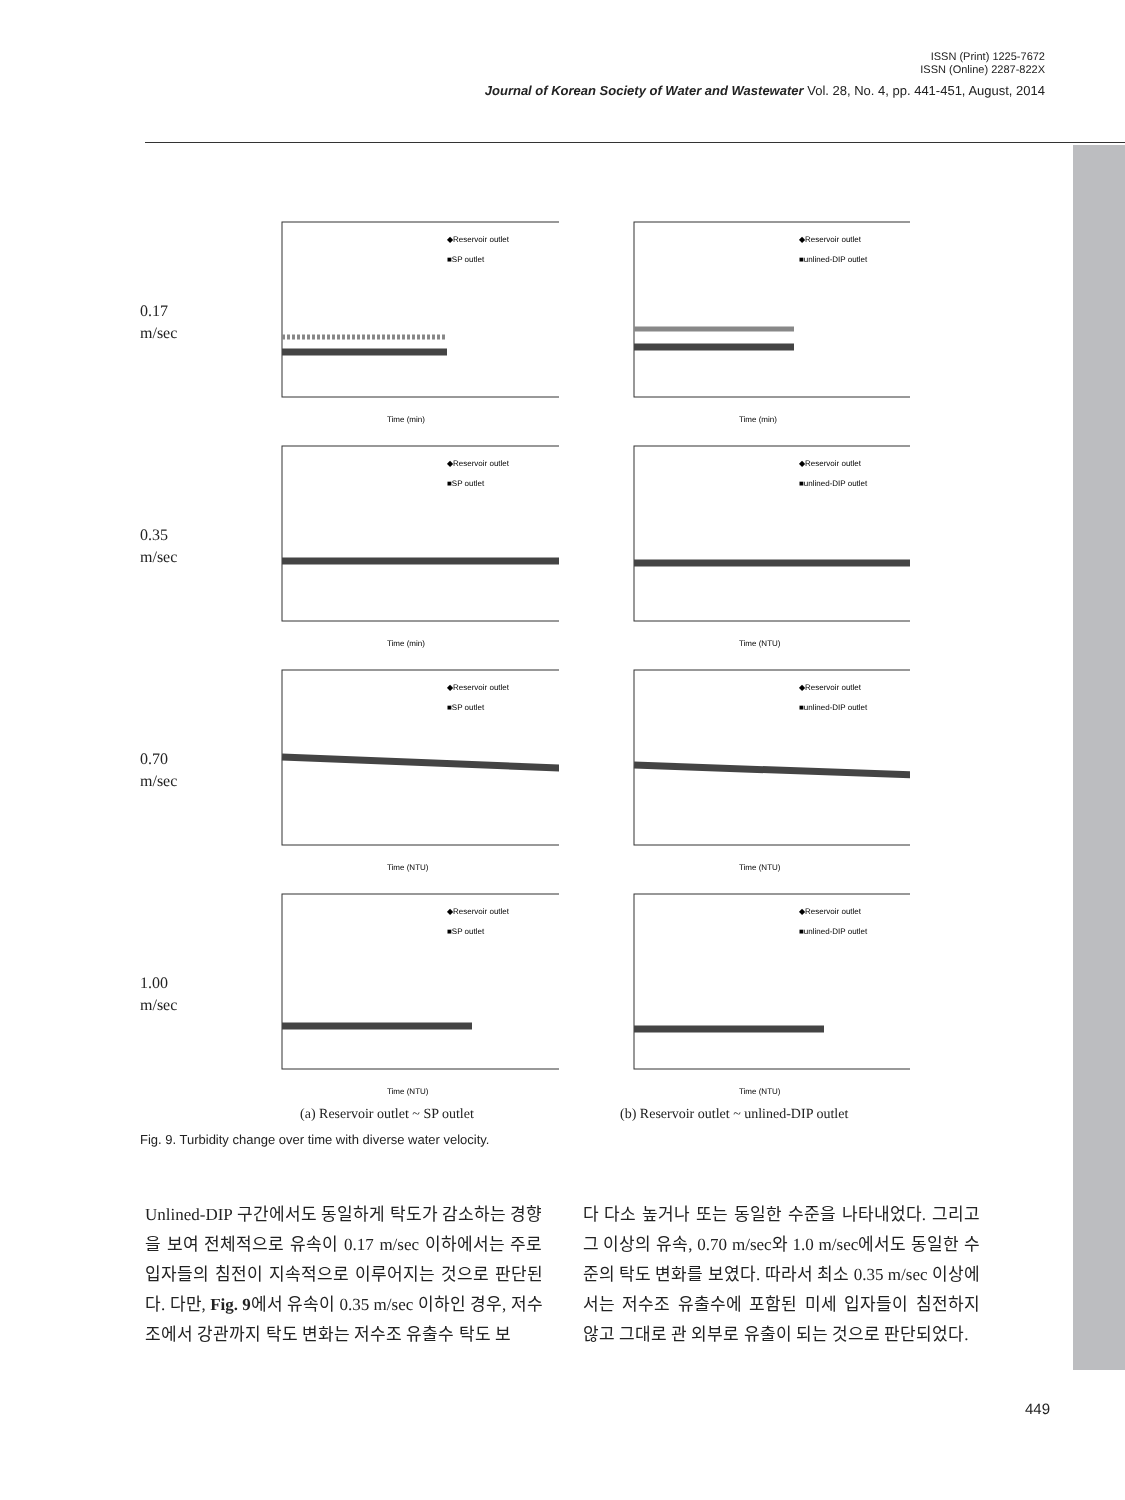ISSN (Print) 1225-7672
ISSN (Online) 2287-822X
Journal of Korean Society of Water and Wastewater Vol. 28, No. 4, pp. 441-451, August, 2014
0.17
m/sec
◆Reservoir outlet
■SP outlet
Time (min)
◆Reservoir outlet
■unlined-DIP outlet
Time (min)
0.35
m/sec
◆Reservoir outlet
■SP outlet
Time (min)
◆Reservoir outlet
■unlined-DIP outlet
Time (NTU)
0.70
m/sec
◆Reservoir outlet
■SP outlet
Time (NTU)
◆Reservoir outlet
■unlined-DIP outlet
Time (NTU)
1.00
m/sec
◆Reservoir outlet
■SP outlet
Time (NTU)
◆Reservoir outlet
■unlined-DIP outlet
Time (NTU)
(a) Reservoir outlet ~ SP outlet (b) Reservoir outlet ~ unlined-DIP outlet
Fig. 9. Turbidity change over time with diverse water velocity.
Unlined-DIP 구간에서도 동일하게 탁도가 감소하는 경향을 보여 전체적으로 유속이 0.17 m/sec 이하에서는 주로 입자들의 침전이 지속적으로 이루어지는 것으로 판단된다. 다만, Fig. 9에서 유속이 0.35 m/sec 이하인 경우, 저수조에서 강관까지 탁도 변화는 저수조 유출수 탁도 보
다 다소 높거나 또는 동일한 수준을 나타내었다. 그리고 그 이상의 유속, 0.70 m/sec와 1.0 m/sec에서도 동일한 수준의 탁도 변화를 보였다. 따라서 최소 0.35 m/sec 이상에서는 저수조 유출수에 포함된 미세 입자들이 침전하지 않고 그대로 관 외부로 유출이 되는 것으로 판단되었다.
449